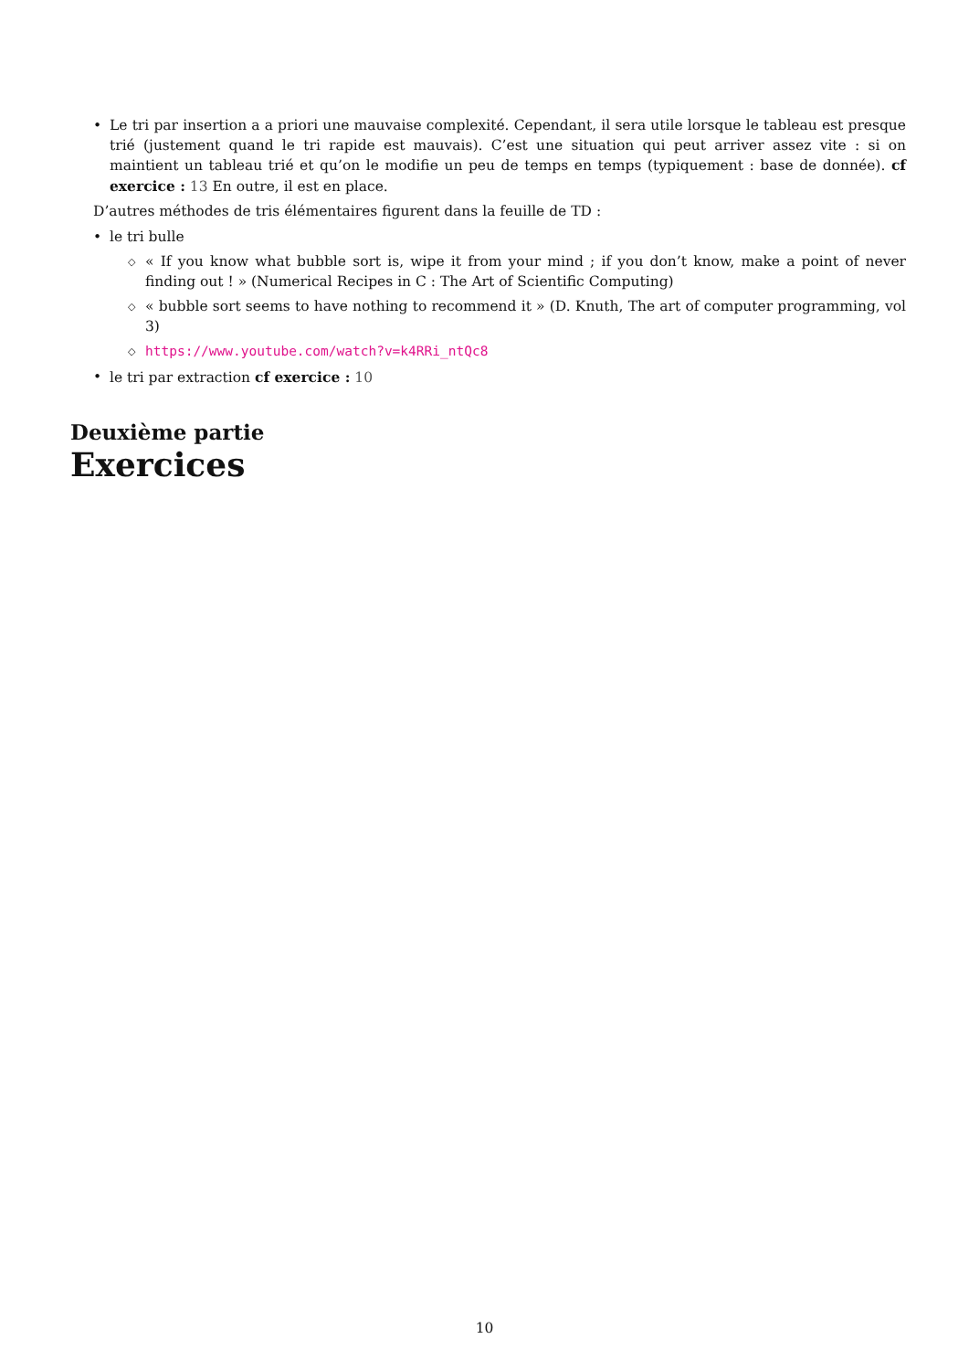• Le tri par insertion a a priori une mauvaise complexité. Cependant, il sera utile lorsque le tableau est presque trié (justement quand le tri rapide est mauvais). C’est une situation qui peut arriver assez vite : si on maintient un tableau trié et qu’on le modifie un peu de temps en temps (typiquement : base de donnée). cf exercice : 13 En outre, il est en place.
D’autres méthodes de tris élémentaires figurent dans la feuille de TD :
• le tri bulle
◇ « If you know what bubble sort is, wipe it from your mind ; if you don’t know, make a point of never finding out ! » (Numerical Recipes in C : The Art of Scientific Computing)
◇ « bubble sort seems to have nothing to recommend it » (D. Knuth, The art of computer programming, vol 3)
◇ https://www.youtube.com/watch?v=k4RRi_ntQc8
• le tri par extraction cf exercice : 10
Deuxième partie
Exercices
10